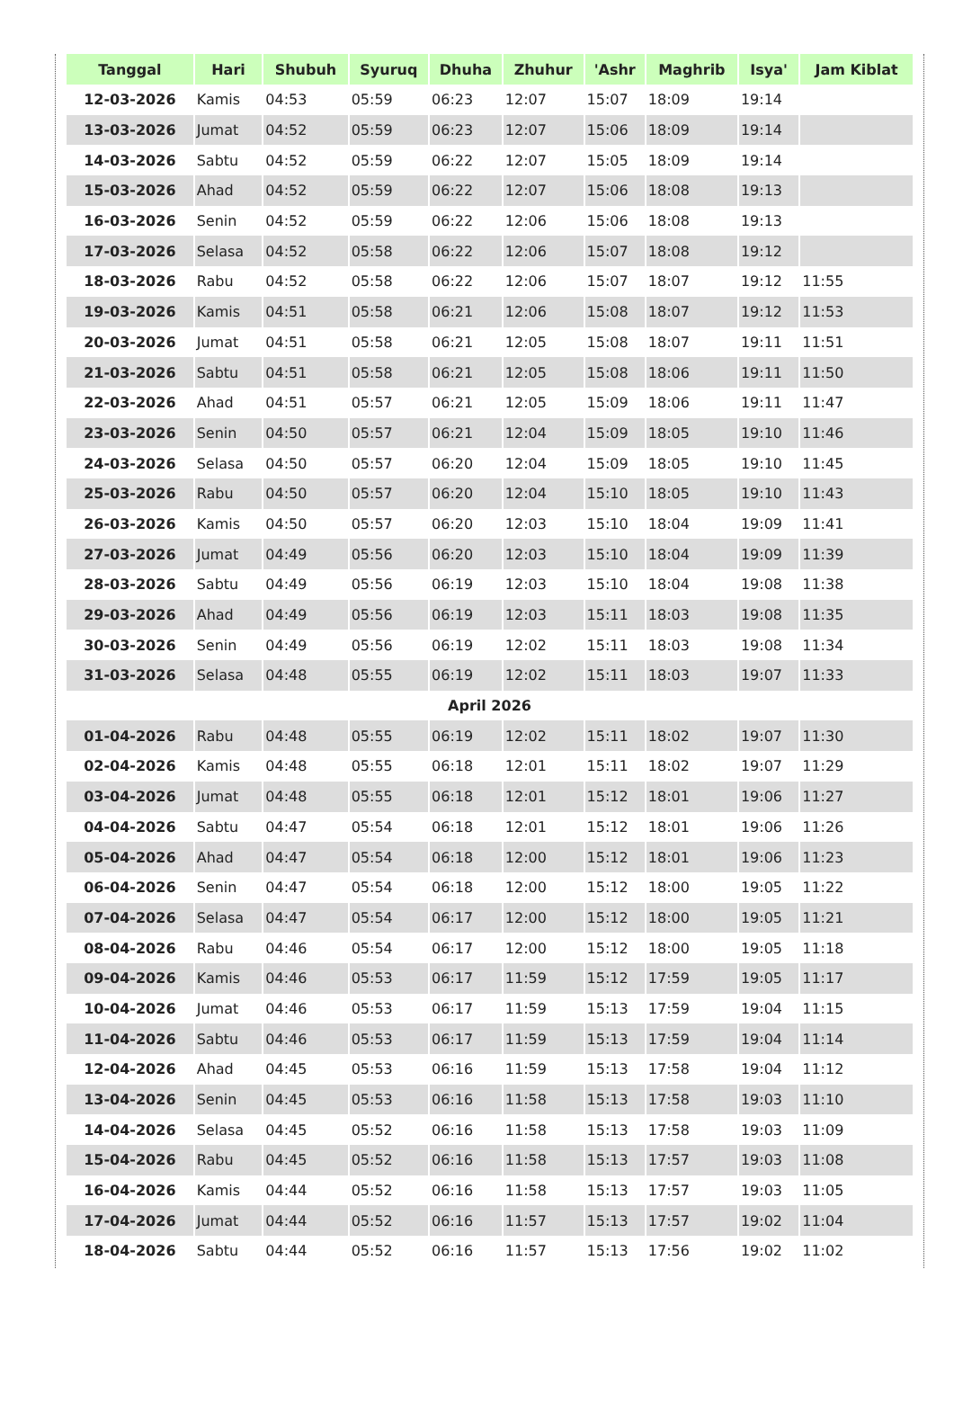| Tanggal | Hari | Shubuh | Syuruq | Dhuha | Zhuhur | 'Ashr | Maghrib | Isya' | Jam Kiblat |
| --- | --- | --- | --- | --- | --- | --- | --- | --- | --- |
| 12-03-2026 | Kamis | 04:53 | 05:59 | 06:23 | 12:07 | 15:07 | 18:09 | 19:14 | |
| 13-03-2026 | Jumat | 04:52 | 05:59 | 06:23 | 12:07 | 15:06 | 18:09 | 19:14 | |
| 14-03-2026 | Sabtu | 04:52 | 05:59 | 06:22 | 12:07 | 15:05 | 18:09 | 19:14 | |
| 15-03-2026 | Ahad | 04:52 | 05:59 | 06:22 | 12:07 | 15:06 | 18:08 | 19:13 | |
| 16-03-2026 | Senin | 04:52 | 05:59 | 06:22 | 12:06 | 15:06 | 18:08 | 19:13 | |
| 17-03-2026 | Selasa | 04:52 | 05:58 | 06:22 | 12:06 | 15:07 | 18:08 | 19:12 | |
| 18-03-2026 | Rabu | 04:52 | 05:58 | 06:22 | 12:06 | 15:07 | 18:07 | 19:12 | 11:55 |
| 19-03-2026 | Kamis | 04:51 | 05:58 | 06:21 | 12:06 | 15:08 | 18:07 | 19:12 | 11:53 |
| 20-03-2026 | Jumat | 04:51 | 05:58 | 06:21 | 12:05 | 15:08 | 18:07 | 19:11 | 11:51 |
| 21-03-2026 | Sabtu | 04:51 | 05:58 | 06:21 | 12:05 | 15:08 | 18:06 | 19:11 | 11:50 |
| 22-03-2026 | Ahad | 04:51 | 05:57 | 06:21 | 12:05 | 15:09 | 18:06 | 19:11 | 11:47 |
| 23-03-2026 | Senin | 04:50 | 05:57 | 06:21 | 12:04 | 15:09 | 18:05 | 19:10 | 11:46 |
| 24-03-2026 | Selasa | 04:50 | 05:57 | 06:20 | 12:04 | 15:09 | 18:05 | 19:10 | 11:45 |
| 25-03-2026 | Rabu | 04:50 | 05:57 | 06:20 | 12:04 | 15:10 | 18:05 | 19:10 | 11:43 |
| 26-03-2026 | Kamis | 04:50 | 05:57 | 06:20 | 12:03 | 15:10 | 18:04 | 19:09 | 11:41 |
| 27-03-2026 | Jumat | 04:49 | 05:56 | 06:20 | 12:03 | 15:10 | 18:04 | 19:09 | 11:39 |
| 28-03-2026 | Sabtu | 04:49 | 05:56 | 06:19 | 12:03 | 15:10 | 18:04 | 19:08 | 11:38 |
| 29-03-2026 | Ahad | 04:49 | 05:56 | 06:19 | 12:03 | 15:11 | 18:03 | 19:08 | 11:35 |
| 30-03-2026 | Senin | 04:49 | 05:56 | 06:19 | 12:02 | 15:11 | 18:03 | 19:08 | 11:34 |
| 31-03-2026 | Selasa | 04:48 | 05:55 | 06:19 | 12:02 | 15:11 | 18:03 | 19:07 | 11:33 |
| April 2026 | | | | | | | | | |
| 01-04-2026 | Rabu | 04:48 | 05:55 | 06:19 | 12:02 | 15:11 | 18:02 | 19:07 | 11:30 |
| 02-04-2026 | Kamis | 04:48 | 05:55 | 06:18 | 12:01 | 15:11 | 18:02 | 19:07 | 11:29 |
| 03-04-2026 | Jumat | 04:48 | 05:55 | 06:18 | 12:01 | 15:12 | 18:01 | 19:06 | 11:27 |
| 04-04-2026 | Sabtu | 04:47 | 05:54 | 06:18 | 12:01 | 15:12 | 18:01 | 19:06 | 11:26 |
| 05-04-2026 | Ahad | 04:47 | 05:54 | 06:18 | 12:00 | 15:12 | 18:01 | 19:06 | 11:23 |
| 06-04-2026 | Senin | 04:47 | 05:54 | 06:18 | 12:00 | 15:12 | 18:00 | 19:05 | 11:22 |
| 07-04-2026 | Selasa | 04:47 | 05:54 | 06:17 | 12:00 | 15:12 | 18:00 | 19:05 | 11:21 |
| 08-04-2026 | Rabu | 04:46 | 05:54 | 06:17 | 12:00 | 15:12 | 18:00 | 19:05 | 11:18 |
| 09-04-2026 | Kamis | 04:46 | 05:53 | 06:17 | 11:59 | 15:12 | 17:59 | 19:05 | 11:17 |
| 10-04-2026 | Jumat | 04:46 | 05:53 | 06:17 | 11:59 | 15:13 | 17:59 | 19:04 | 11:15 |
| 11-04-2026 | Sabtu | 04:46 | 05:53 | 06:17 | 11:59 | 15:13 | 17:59 | 19:04 | 11:14 |
| 12-04-2026 | Ahad | 04:45 | 05:53 | 06:16 | 11:59 | 15:13 | 17:58 | 19:04 | 11:12 |
| 13-04-2026 | Senin | 04:45 | 05:53 | 06:16 | 11:58 | 15:13 | 17:58 | 19:03 | 11:10 |
| 14-04-2026 | Selasa | 04:45 | 05:52 | 06:16 | 11:58 | 15:13 | 17:58 | 19:03 | 11:09 |
| 15-04-2026 | Rabu | 04:45 | 05:52 | 06:16 | 11:58 | 15:13 | 17:57 | 19:03 | 11:08 |
| 16-04-2026 | Kamis | 04:44 | 05:52 | 06:16 | 11:58 | 15:13 | 17:57 | 19:03 | 11:05 |
| 17-04-2026 | Jumat | 04:44 | 05:52 | 06:16 | 11:57 | 15:13 | 17:57 | 19:02 | 11:04 |
| 18-04-2026 | Sabtu | 04:44 | 05:52 | 06:16 | 11:57 | 15:13 | 17:56 | 19:02 | 11:02 |